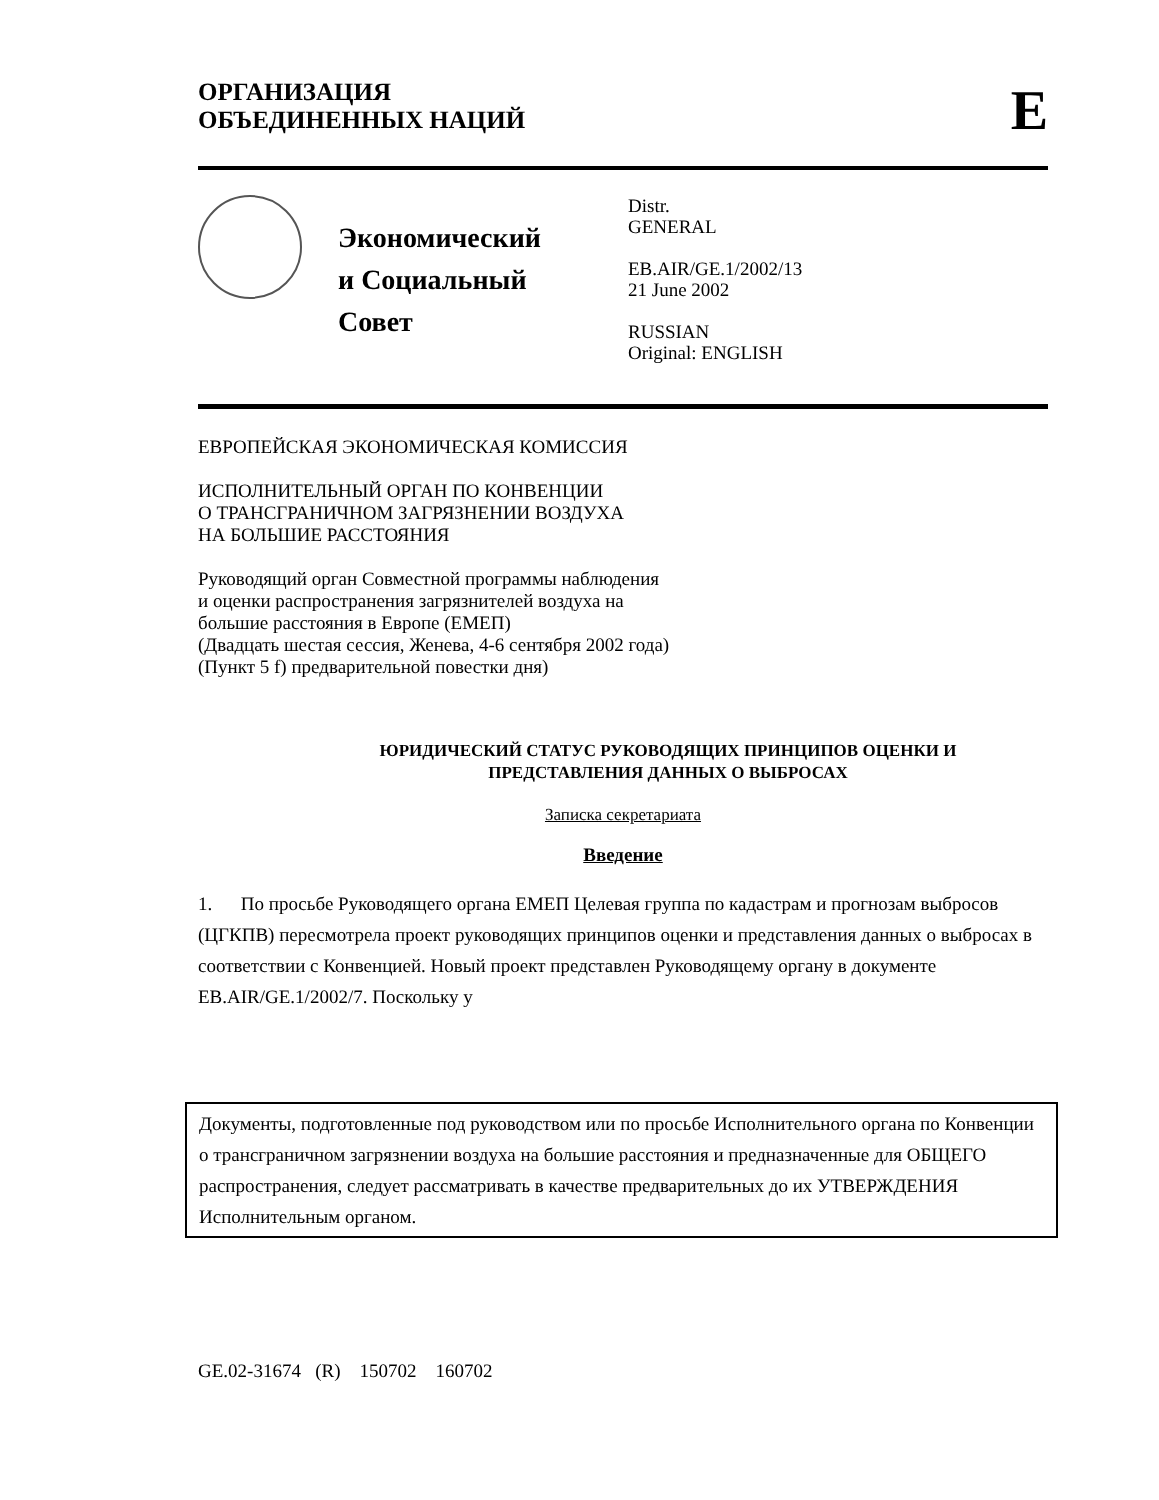ОРГАНИЗАЦИЯ
ОБЪЕДИНЕННЫХ НАЦИЙ
E
Экономический
и Социальный Совет
Distr.
GENERAL
EB.AIR/GE.1/2002/13
21 June 2002
RUSSIAN
Original: ENGLISH
ЕВРОПЕЙСКАЯ ЭКОНОМИЧЕСКАЯ КОМИССИЯ
ИСПОЛНИТЕЛЬНЫЙ ОРГАН ПО КОНВЕНЦИИ
О ТРАНСГРАНИЧНОМ ЗАГРЯЗНЕНИИ ВОЗДУХА
НА БОЛЬШИЕ РАССТОЯНИЯ
Руководящий орган Совместной программы наблюдения
и оценки распространения загрязнителей воздуха на
большие расстояния в Европе (ЕМЕП)
(Двадцать шестая сессия, Женева, 4-6 сентября 2002 года)
(Пункт 5 f) предварительной повестки дня)
ЮРИДИЧЕСКИЙ СТАТУС РУКОВОДЯЩИХ ПРИНЦИПОВ ОЦЕНКИ И
ПРЕДСТАВЛЕНИЯ ДАННЫХ О ВЫБРОСАХ
Записка секретариата
Введение
1. По просьбе Руководящего органа ЕМЕП Целевая группа по кадастрам и прогнозам выбросов (ЦГКПВ) пересмотрела проект руководящих принципов оценки и представления данных о выбросах в соответствии с Конвенцией. Новый проект представлен Руководящему органу в документе EB.AIR/GE.1/2002/7. Поскольку у
Документы, подготовленные под руководством или по просьбе Исполнительного органа по Конвенции о трансграничном загрязнении воздуха на большие расстояния и предназначенные для ОБЩЕГО распространения, следует рассматривать в качестве предварительных до их УТВЕРЖДЕНИЯ Исполнительным органом.
GE.02-31674 (R) 150702 160702